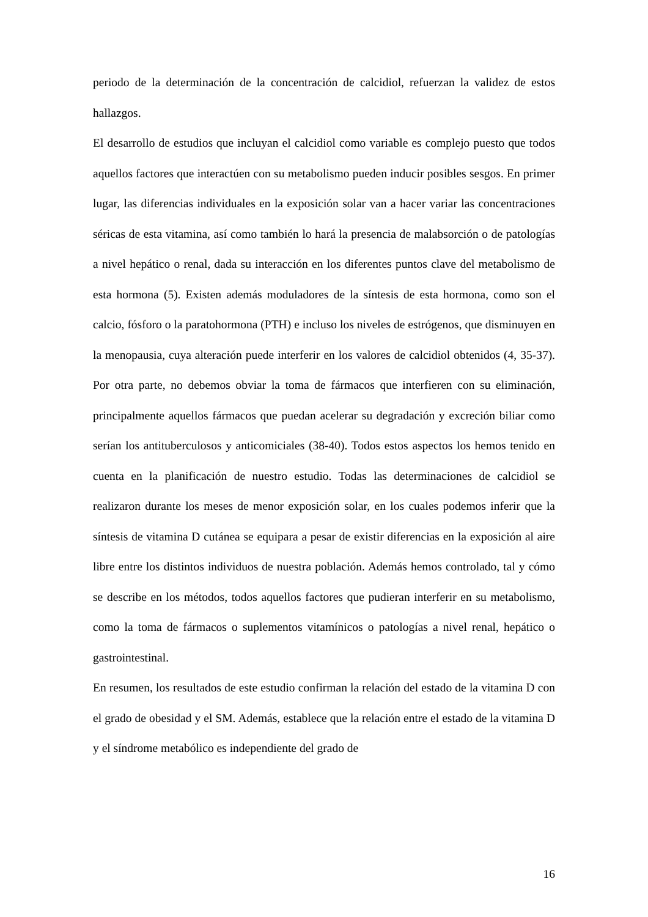periodo de la determinación de la concentración de calcidiol, refuerzan la validez de estos hallazgos.
El desarrollo de estudios que incluyan el calcidiol como variable es complejo puesto que todos aquellos factores que interactúen con su metabolismo pueden inducir posibles sesgos. En primer lugar, las diferencias individuales en la exposición solar van a hacer variar las concentraciones séricas de esta vitamina, así como también lo hará la presencia de malabsorción o de patologías a nivel hepático o renal, dada su interacción en los diferentes puntos clave del metabolismo de esta hormona (5). Existen además moduladores de la síntesis de esta hormona, como son el calcio, fósforo o la paratohormona (PTH) e incluso los niveles de estrógenos, que disminuyen en la menopausia, cuya alteración puede interferir en los valores de calcidiol obtenidos (4, 35-37). Por otra parte, no debemos obviar la toma de fármacos que interfieren con su eliminación, principalmente aquellos fármacos que puedan acelerar su degradación y excreción biliar como serían los antituberculosos y anticomiciales (38-40). Todos estos aspectos los hemos tenido en cuenta en la planificación de nuestro estudio. Todas las determinaciones de calcidiol se realizaron durante los meses de menor exposición solar, en los cuales podemos inferir que la síntesis de vitamina D cutánea se equipara a pesar de existir diferencias en la exposición al aire libre entre los distintos individuos de nuestra población. Además hemos controlado, tal y cómo se describe en los métodos, todos aquellos factores que pudieran interferir en su metabolismo, como la toma de fármacos o suplementos vitamínicos o patologías a nivel renal, hepático o gastrointestinal.
En resumen, los resultados de este estudio confirman la relación del estado de la vitamina D con el grado de obesidad y el SM. Además, establece que la relación entre el estado de la vitamina D y el síndrome metabólico es independiente del grado de
16